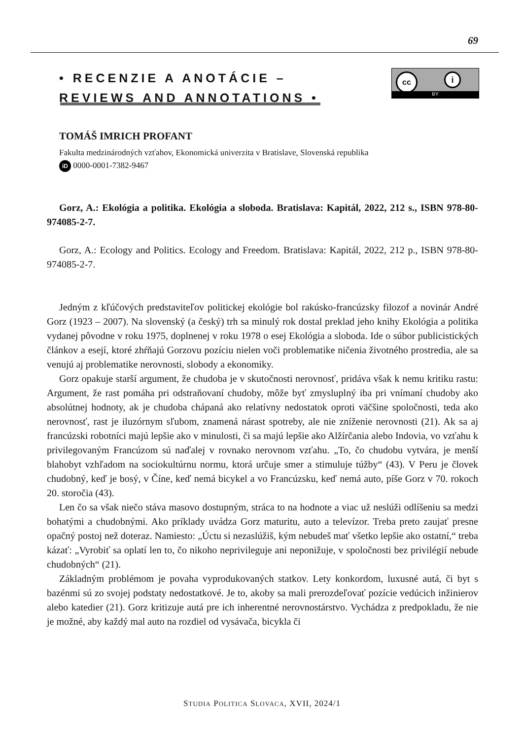69
• RECENZIE A ANOTÁCIE –
REVIEWS AND ANNOTATIONS •
cc i
BY
TOMÁŠ IMRICH PROFANT
Fakulta medzinárodných vzťahov, Ekonomická univerzita v Bratislave, Slovenská republika
iD 0000-0001-7382-9467
Gorz, A.: Ekológia a politika. Ekológia a sloboda. Bratislava: Kapitál, 2022, 212 s., ISBN 978-80-974085-2-7.
Gorz, A.: Ecology and Politics. Ecology and Freedom. Bratislava: Kapitál, 2022, 212 p., ISBN 978-80-974085-2-7.
Jedným z kľúčových predstaviteľov politickej ekológie bol rakúsko-francúzsky filozof a novinár André Gorz (1923 – 2007). Na slovenský (a český) trh sa minulý rok dostal preklad jeho knihy Ekológia a politika vydanej pôvodne v roku 1975, doplnenej v roku 1978 o esej Ekológia a sloboda. Ide o súbor publicistických článkov a esejí, ktoré zhŕňajú Gorzovu pozíciu nielen voči problematike ničenia životného prostredia, ale sa venujú aj problematike nerovnosti, slobody a ekonomiky.
Gorz opakuje starší argument, že chudoba je v skutočnosti nerovnosť, pridáva však k nemu kritiku rastu: Argument, že rast pomáha pri odstraňovaní chudoby, môže byť zmysluplný iba pri vnímaní chudoby ako absolútnej hodnoty, ak je chudoba chápaná ako relatívny nedostatok oproti väčšine spoločnosti, teda ako nerovnosť, rast je iluzórnym sľubom, znamená nárast spotreby, ale nie zníženie nerovnosti (21). Ak sa aj francúzski robotníci majú lepšie ako v minulosti, či sa majú lepšie ako Alžírčania alebo Indovia, vo vzťahu k privilegovaným Francúzom sú naďalej v rovnako nerovnom vzťahu. „To, čo chudobu vytvára, je menší blahobyt vzhľadom na sociokultúrnu normu, ktorá určuje smer a stimuluje túžby“ (43). V Peru je človek chudobný, keď je bosý, v Číne, keď nemá bicykel a vo Francúzsku, keď nemá auto, píše Gorz v 70. rokoch 20. storočia (43).
Len čo sa však niečo stáva masovo dostupným, stráca to na hodnote a viac už neslúži odlíšeniu sa medzi bohatými a chudobnými. Ako príklady uvádza Gorz maturitu, auto a televízor. Treba preto zaujať presne opačný postoj než doteraz. Namiesto: „Úctu si nezaslúžiš, kým nebudeš mať všetko lepšie ako ostatní,“ treba kázať: „Vyrobiť sa oplatí len to, čo nikoho neprivileguje ani neponižuje, v spoločnosti bez privilégií nebude chudobných“ (21).
Základným problémom je povaha vyprodukovaných statkov. Lety konkordom, luxusné autá, či byt s bazénmi sú zo svojej podstaty nedostatkové. Je to, akoby sa mali prerozdeľovať pozície vedúcich inžinierov alebo katedier (21). Gorz kritizuje autá pre ich inherentné nerovnostárstvo. Vychádza z predpokladu, že nie je možné, aby každý mal auto na rozdiel od vysávača, bicykla či
STUDIA POLITICA SLOVACA, XVII, 2024/1